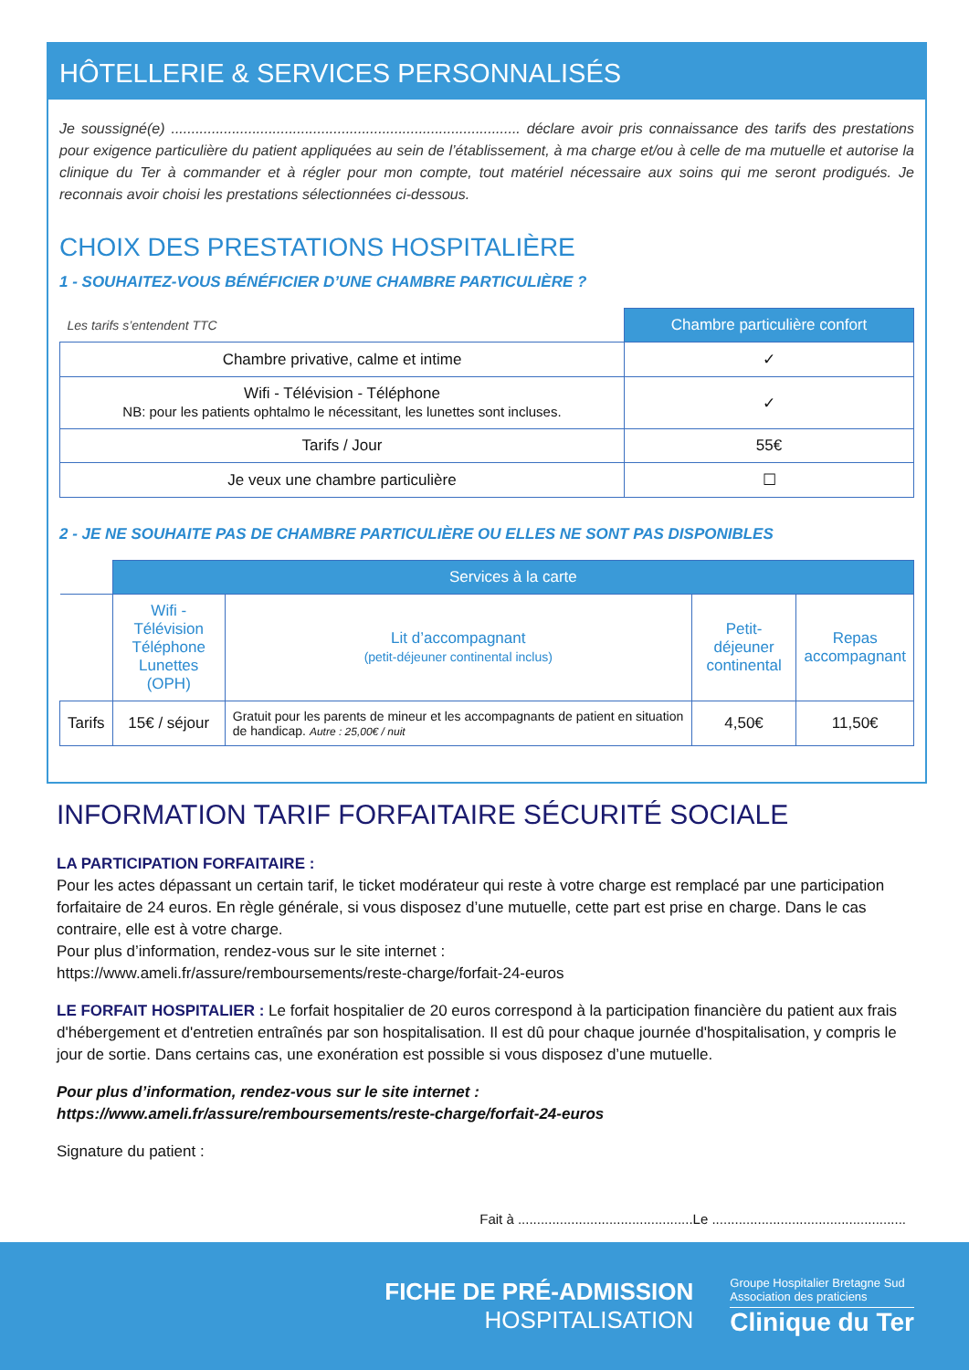HÔTELLERIE & SERVICES PERSONNALISÉS
Je soussigné(e) ...................................................................................... déclare avoir pris connaissance des tarifs des prestations pour exigence particulière du patient appliquées au sein de l’établissement, à ma charge et/ou à celle de ma mutuelle et autorise la clinique du Ter à commander et à régler pour mon compte, tout matériel nécessaire aux soins qui me seront prodigués. Je reconnais avoir choisi les prestations sélectionnées ci-dessous.
CHOIX DES PRESTATIONS HOSPITALIÈRE
1 - SOUHAITEZ-VOUS BÉNÉFICIER D’UNE CHAMBRE PARTICULIÈRE ?
| Les tarifs s’entendent TTC | Chambre particulière confort |
| Chambre privative, calme et intime | ✓ |
| Wifi - Télévision - Téléphone NB: pour les patients ophtalmo le nécessitant, les lunettes sont incluses. | ✓ |
| Tarifs / Jour | 55€ |
| Je veux une chambre particulière | ☐ |
2 - JE NE SOUHAITE PAS DE CHAMBRE PARTICULIÈRE OU ELLES NE SONT PAS DISPONIBLES
| | Services à la carte | | | |
| | Wifi - Télévision Téléphone Lunettes (OPH) | Lit d’accompagnant (petit-déjeuner continental inclus) | Petit-déjeuner continental | Repas accompagnant |
| Tarifs | 15€ / séjour | Gratuit pour les parents de mineur et les accompagnants de patient en situation de handicap. Autre : 25,00€ / nuit | 4,50€ | 11,50€ |
INFORMATION TARIF FORFAITAIRE SÉCURITÉ SOCIALE
LA PARTICIPATION FORFAITAIRE :
Pour les actes dépassant un certain tarif, le ticket modérateur qui reste à votre charge est remplacé par une participation forfaitaire de 24 euros. En règle générale, si vous disposez d’une mutuelle, cette part est prise en charge. Dans le cas contraire, elle est à votre charge.
Pour plus d’information, rendez-vous sur le site internet :
https://www.ameli.fr/assure/remboursements/reste-charge/forfait-24-euros
LE FORFAIT HOSPITALIER : Le forfait hospitalier de 20 euros correspond à la participation financière du patient aux frais d'hébergement et d'entretien entraînés par son hospitalisation. Il est dû pour chaque journée d'hospitalisation, y compris le jour de sortie. Dans certains cas, une exonération est possible si vous disposez d’une mutuelle.
Pour plus d’information, rendez-vous sur le site internet :
https://www.ameli.fr/assure/remboursements/reste-charge/forfait-24-euros
Signature du patient :
Fait à ..............................................Le ...................................................
FICHE DE PRÉ-ADMISSION
HOSPITALISATION
Groupe Hospitalier Bretagne Sud
Association des praticiens
Clinique du Ter